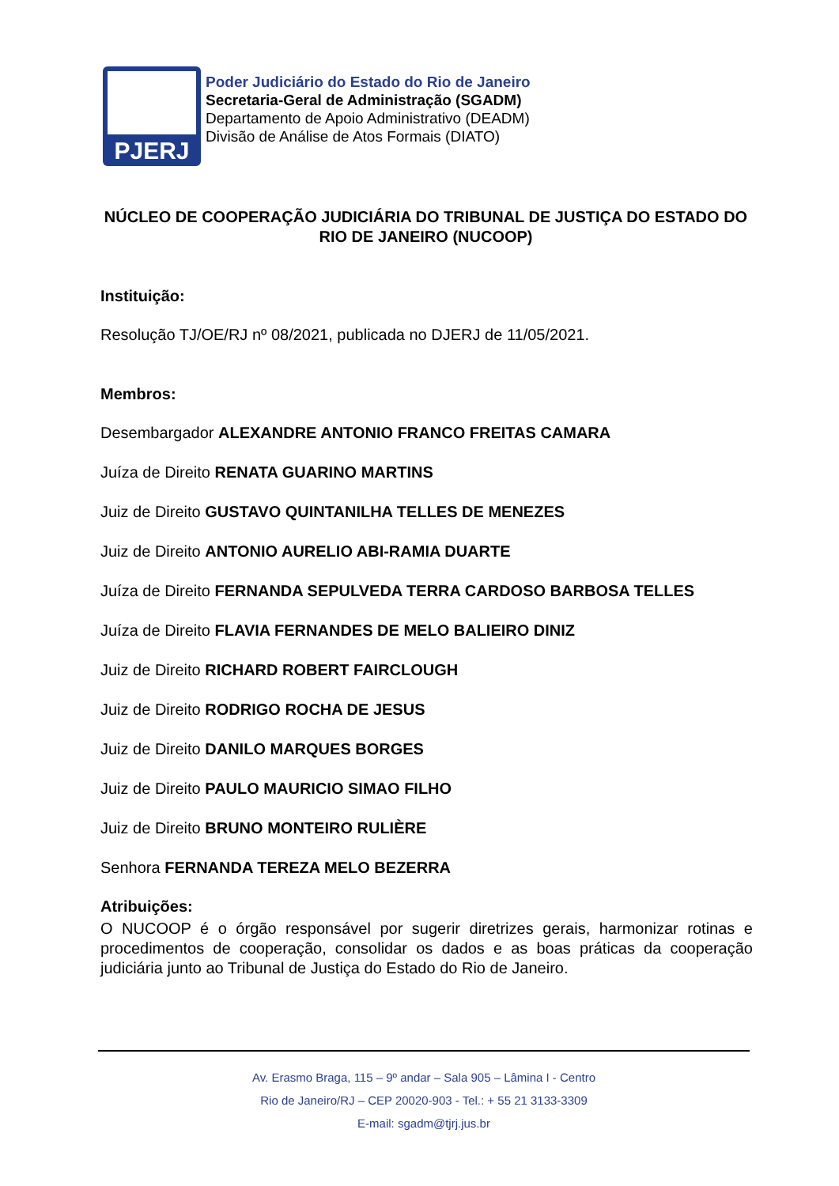PJERJ
Poder Judiciário do Estado do Rio de Janeiro
Secretaria-Geral de Administração (SGADM)
Departamento de Apoio Administrativo (DEADM)
Divisão de Análise de Atos Formais (DIATO)
NÚCLEO DE COOPERAÇÃO JUDICIÁRIA DO TRIBUNAL DE JUSTIÇA DO ESTADO DO RIO DE JANEIRO (NUCOOP)
Instituição:
Resolução TJ/OE/RJ nº 08/2021, publicada no DJERJ de 11/05/2021.
Membros:
Desembargador ALEXANDRE ANTONIO FRANCO FREITAS CAMARA
Juíza de Direito RENATA GUARINO MARTINS
Juiz de Direito GUSTAVO QUINTANILHA TELLES DE MENEZES
Juiz de Direito ANTONIO AURELIO ABI-RAMIA DUARTE
Juíza de Direito FERNANDA SEPULVEDA TERRA CARDOSO BARBOSA TELLES
Juíza de Direito FLAVIA FERNANDES DE MELO BALIEIRO DINIZ
Juiz de Direito RICHARD ROBERT FAIRCLOUGH
Juiz de Direito RODRIGO ROCHA DE JESUS
Juiz de Direito DANILO MARQUES BORGES
Juiz de Direito PAULO MAURICIO SIMAO FILHO
Juiz de Direito BRUNO MONTEIRO RULIÈRE
Senhora FERNANDA TEREZA MELO BEZERRA
Atribuições:
O NUCOOP é o órgão responsável por sugerir diretrizes gerais, harmonizar rotinas e procedimentos de cooperação, consolidar os dados e as boas práticas da cooperação judiciária junto ao Tribunal de Justiça do Estado do Rio de Janeiro.
Av. Erasmo Braga, 115 – 9º andar – Sala 905 – Lâmina I - Centro
Rio de Janeiro/RJ – CEP 20020-903 - Tel.: + 55 21 3133-3309
E-mail: sgadm@tjrj.jus.br